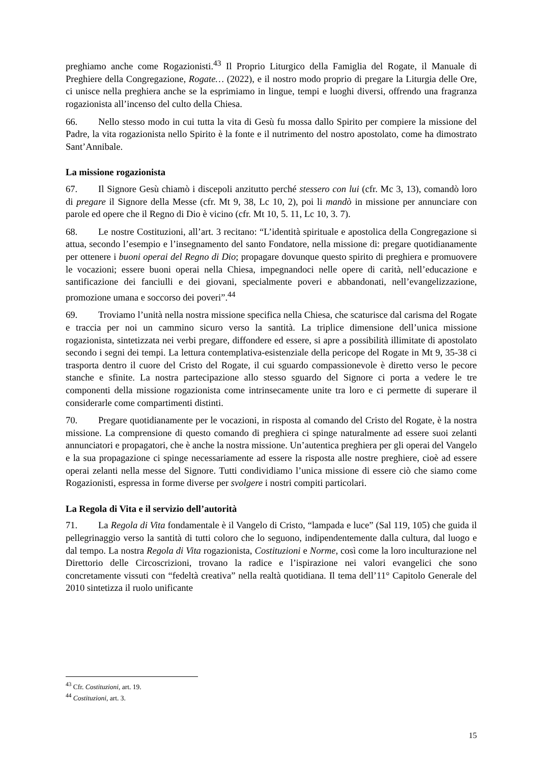preghiamo anche come Rogazionisti.<sup>43</sup> Il Proprio Liturgico della Famiglia del Rogate, il Manuale di Preghiere della Congregazione, Rogate… (2022), e il nostro modo proprio di pregare la Liturgia delle Ore, ci unisce nella preghiera anche se la esprimiamo in lingue, tempi e luoghi diversi, offrendo una fragranza rogazionista all’incenso del culto della Chiesa.
66. Nello stesso modo in cui tutta la vita di Gesù fu mossa dallo Spirito per compiere la missione del Padre, la vita rogazionista nello Spirito è la fonte e il nutrimento del nostro apostolato, come ha dimostrato Sant’Annibale.
La missione rogazionista
67. Il Signore Gesù chiamò i discepoli anzitutto perché stessero con lui (cfr. Mc 3, 13), comandò loro di pregare il Signore della Messe (cfr. Mt 9, 38, Lc 10, 2), poi li mandò in missione per annunciare con parole ed opere che il Regno di Dio è vicino (cfr. Mt 10, 5. 11, Lc 10, 3. 7).
68. Le nostre Costituzioni, all’art. 3 recitano: “L’identità spirituale e apostolica della Congregazione si attua, secondo l’esempio e l’insegnamento del santo Fondatore, nella missione di: pregare quotidianamente per ottenere i buoni operai del Regno di Dio; propagare dovunque questo spirito di preghiera e promuovere le vocazioni; essere buoni operai nella Chiesa, impegnandoci nelle opere di carità, nell’educazione e santificazione dei fanciulli e dei giovani, specialmente poveri e abbandonati, nell’evangelizzazione, promozione umana e soccorso dei poveri”.<sup>44</sup>
69. Troviamo l’unità nella nostra missione specifica nella Chiesa, che scaturisce dal carisma del Rogate e traccia per noi un cammino sicuro verso la santità. La triplice dimensione dell’unica missione rogazionista, sintetizzata nei verbi pregare, diffondere ed essere, si apre a possibilità illimitate di apostolato secondo i segni dei tempi. La lettura contemplativa-esistenziale della pericope del Rogate in Mt 9, 35-38 ci trasporta dentro il cuore del Cristo del Rogate, il cui sguardo compassionevole è diretto verso le pecore stanche e sfinite. La nostra partecipazione allo stesso sguardo del Signore ci porta a vedere le tre componenti della missione rogazionista come intrinsecamente unite tra loro e ci permette di superare il considerarle come compartimenti distinti.
70. Pregare quotidianamente per le vocazioni, in risposta al comando del Cristo del Rogate, è la nostra missione. La comprensione di questo comando di preghiera ci spinge naturalmente ad essere suoi zelanti annunciatori e propagatori, che è anche la nostra missione. Un’autentica preghiera per gli operai del Vangelo e la sua propagazione ci spinge necessariamente ad essere la risposta alle nostre preghiere, cioè ad essere operai zelanti nella messe del Signore. Tutti condividiamo l’unica missione di essere ciò che siamo come Rogazionisti, espressa in forme diverse per svolgere i nostri compiti particolari.
La Regola di Vita e il servizio dell’autorità
71. La Regola di Vita fondamentale è il Vangelo di Cristo, “lampada e luce” (Sal 119, 105) che guida il pellegrinaggio verso la santità di tutti coloro che lo seguono, indipendentemente dalla cultura, dal luogo e dal tempo. La nostra Regola di Vita rogazionista, Costituzioni e Norme, così come la loro inculturazione nel Direttorio delle Circoscrizioni, trovano la radice e l’ispirazione nei valori evangelici che sono concretamente vissuti con “fedeltà creativa” nella realtà quotidiana. Il tema dell’11° Capitolo Generale del 2010 sintetizza il ruolo unificante
<sup>43</sup> Cfr. Costituzioni, art. 19.
<sup>44</sup> Costituzioni, art. 3.
15